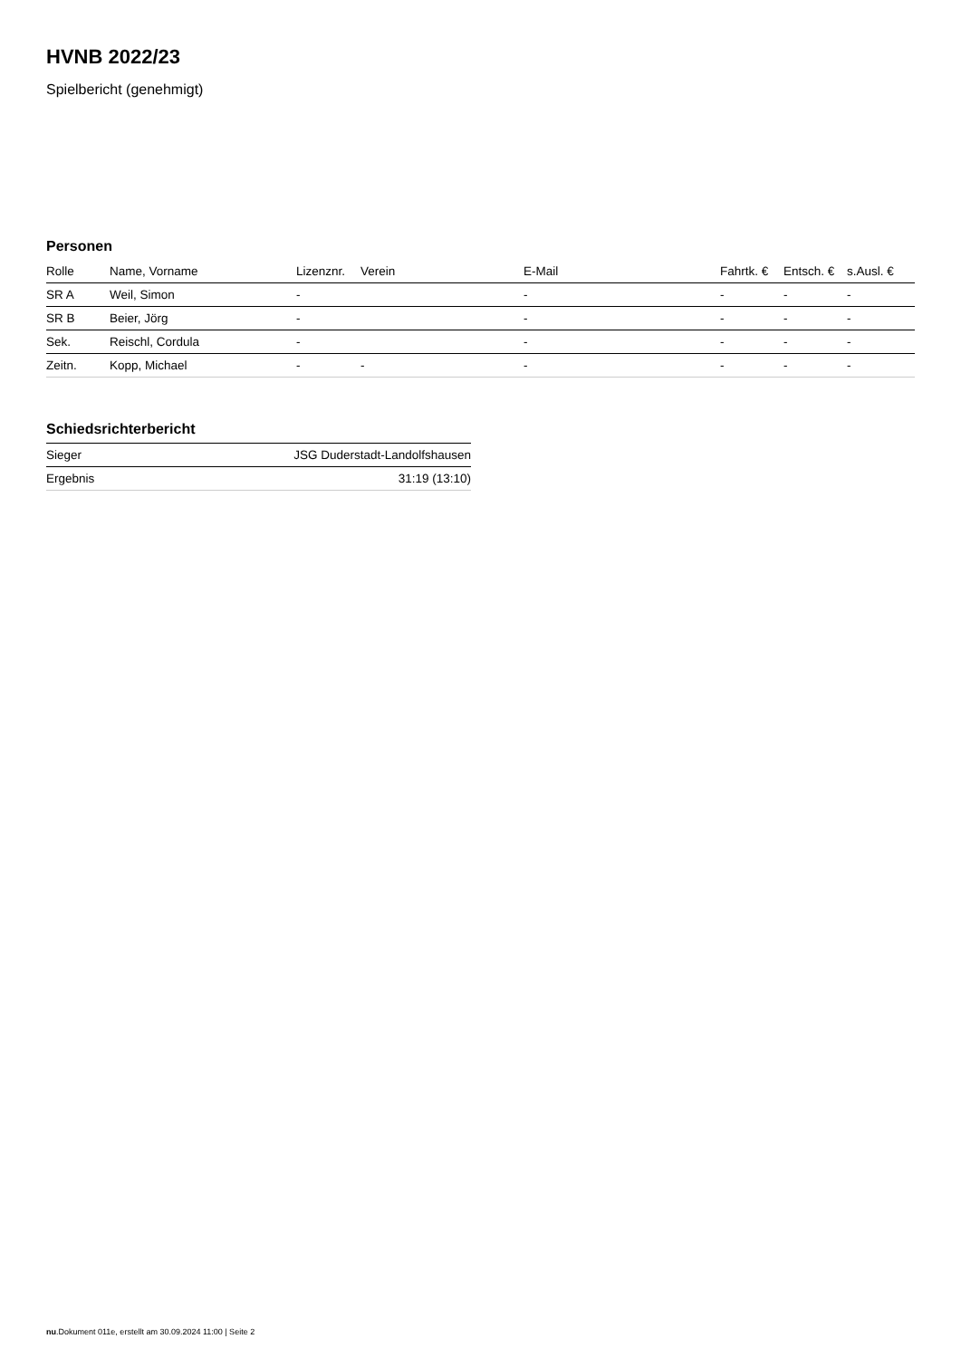HVNB 2022/23
Spielbericht (genehmigt)
Personen
| Rolle | Name, Vorname | Lizenznr. | Verein | E-Mail | Fahrtk. € | Entsch. € | s.Ausl. € |
| --- | --- | --- | --- | --- | --- | --- | --- |
| SR A | Weil, Simon | - | | - | - | - | - |
| SR B | Beier, Jörg | - | | - | - | - | - |
| Sek. | Reischl, Cordula | - | | - | - | - | - |
| Zeitn. | Kopp, Michael | - | - | - | - | - | - |
Schiedsrichterbericht
| Sieger | JSG Duderstadt-Landolfshausen |
| Ergebnis | 31:19 (13:10) |
nu.Dokument 011e, erstellt am 30.09.2024 11:00 | Seite 2